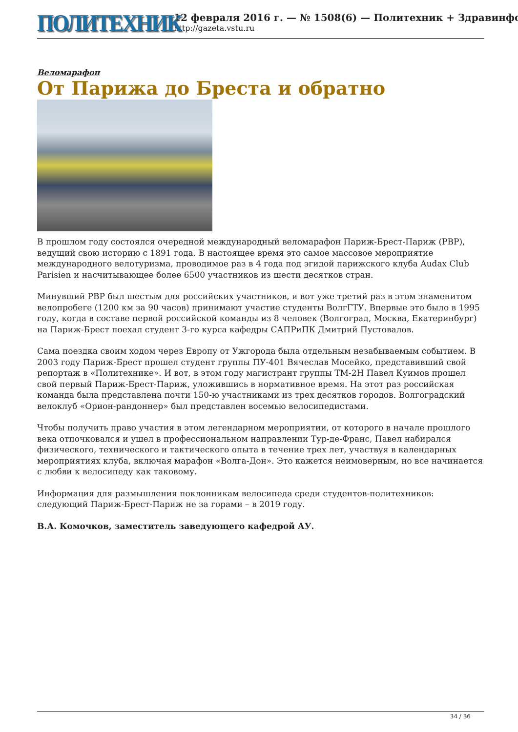ПОЛИТЕХНИК
12 февраля 2016 г. — № 1508(6) — Политехник + Здравинфо
http://gazeta.vstu.ru
Веломарафон
От Парижа до Бреста и обратно
В прошлом году состоялся очередной международный веломарафон Париж-Брест-Париж (PBP), ведущий свою историю с 1891 года. В настоящее время это самое массовое мероприятие международного велотуризма, проводимое раз в 4 года под эгидой парижского клуба Audax Club Parisien и насчитывающее более 6500 участников из шести десятков стран.
Минувший PBP был шестым для российских участников, и вот уже третий раз в этом знаменитом велопробеге (1200 км за 90 часов) принимают участие студенты ВолгГТУ. Впервые это было в 1995 году, когда в составе первой российской команды из 8 человек (Волгоград, Москва, Екатеринбург) на Париж-Брест поехал студент 3-го курса кафедры САПРиПК Дмитрий Пустовалов.
Сама поездка своим ходом через Европу от Ужгорода была отдельным незабываемым событием. В 2003 году Париж-Брест прошел студент группы ПУ-401 Вячеслав Мосейко, представивший свой репортаж в «Политехнике». И вот, в этом году магистрант группы ТМ-2Н Павел Куимов прошел свой первый Париж-Брест-Париж, уложившись в нормативное время. На этот раз российская команда была представлена почти 150-ю участниками из трех десятков городов. Волгоградский велоклуб «Орион-рандоннер» был представлен восемью велосипедистами.
Чтобы получить право участия в этом легендарном мероприятии, от которого в начале прошлого века отпочковался и ушел в профессиональном направлении Тур-де-Франс, Павел набирался физического, технического и тактического опыта в течение трех лет, участвуя в календарных мероприятиях клуба, включая марафон «Волга-Дон». Это кажется неимоверным, но все начинается с любви к велосипеду как таковому.
Информация для размышления поклонникам велосипеда среди студентов-политехников: следующий Париж-Брест-Париж не за горами – в 2019 году.
В.А. Комочков, заместитель заведующего кафедрой АУ.
34 / 36